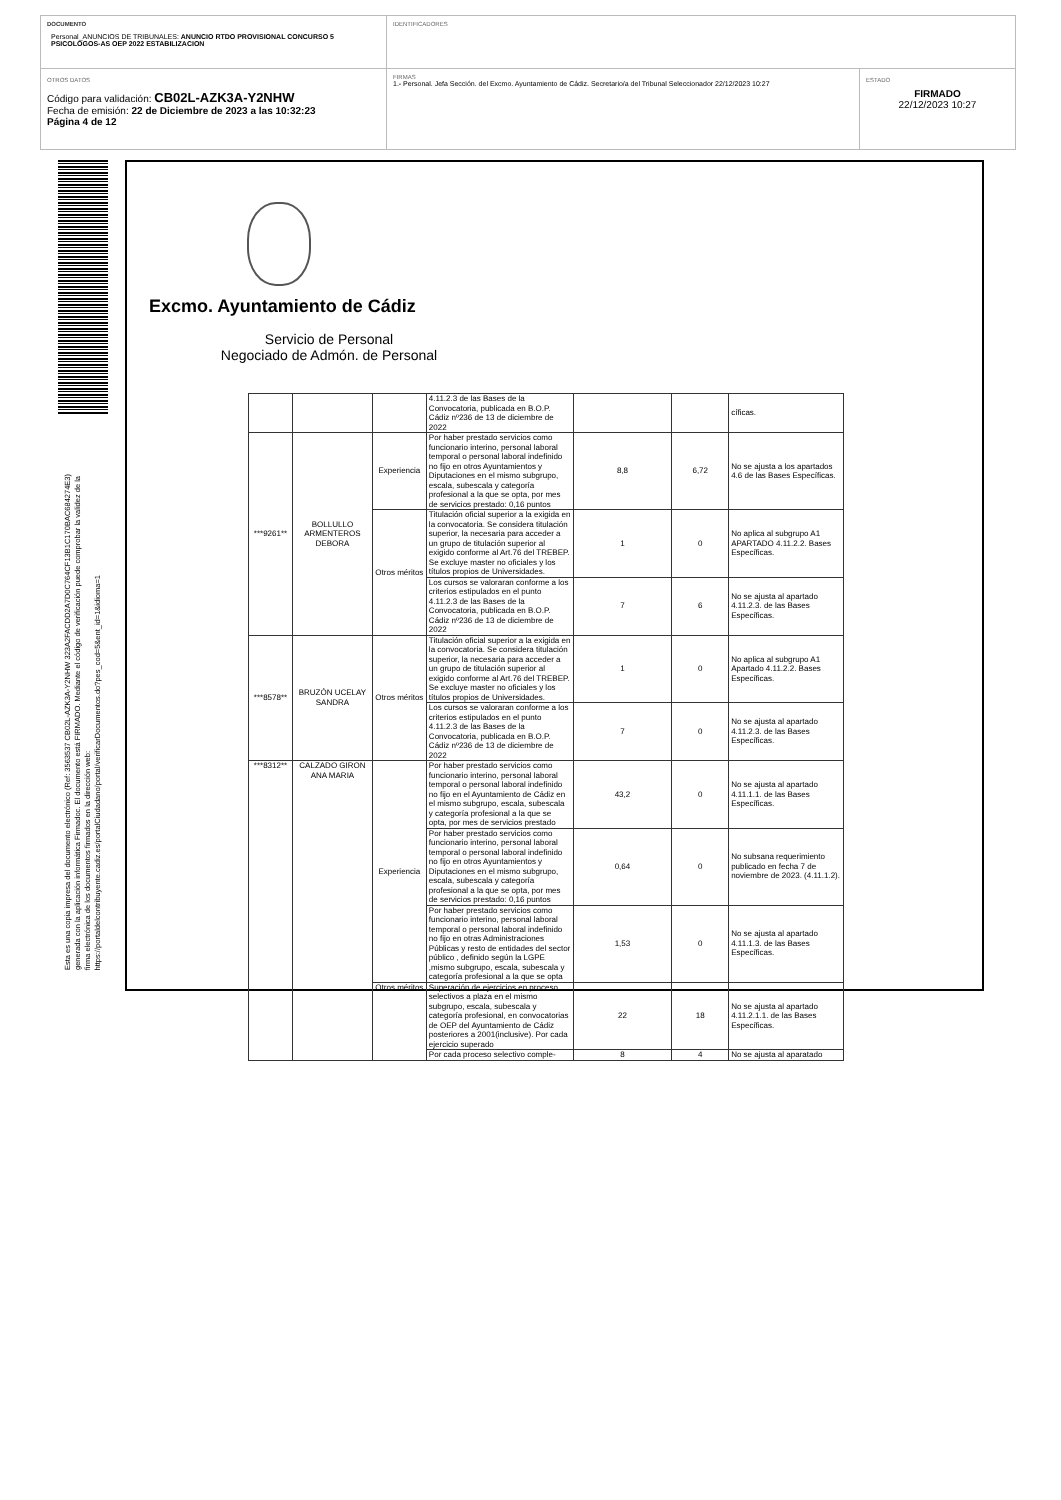DOCUMENTO
Personal_ANUNCIOS DE TRIBUNALES: ANUNCIO RTDO PROVISIONAL CONCURSO 5 PSICOLOGOS-AS OEP 2022 ESTABILIZACION
IDENTIFICADORES
OTROS DATOS
Código para validación: CB02L-AZK3A-Y2NHW
Fecha de emisión: 22 de Diciembre de 2023 a las 10:32:23
Página 4 de 12
FIRMAS
1.- Personal. Jefa Sección. del Excmo. Ayuntamiento de Cádiz. Secretario/a del Tribunal Seleccionador 22/12/2023 10:27
ESTADO
FIRMADO
22/12/2023 10:27
Esta es una copia impresa del documento electrónico (Ref: 3563537 CB02L-AZK3A-Y2NHW 323A2FACDD2A7D0C764CF13B1C170BAC684274E3) generada con la aplicación informática Firmadoc. El documento está FIRMADO. Mediante el código de verificación puede comprobar la validez de la firma electrónica de los documentos firmados en la dirección web: https://portaldelcontribuyente.cadiz.es/portalCiudadano/portal/verificarDocumentos.do?pes_cod=5&ent_id=1&idioma=1
Excmo. Ayuntamiento de Cádiz
Servicio de Personal
Negociado de Admón. de Personal
| | | | 4.11.2.3 de las Bases de la Convocatoria, publicada en B.O.P. Cádiz nº236 de 13 de diciembre de 2022 | | | cíficas. |
| ***9261** | BOLLULLO ARMENTEROS DEBORA | Experiencia | Por haber prestado servicios como funcionario interino, personal laboral temporal o personal laboral indefinido no fijo en otros Ayuntamientos y Diputaciones en el mismo subgrupo, escala, subescala y categoría profesional a la que se opta, por mes de servicios prestado: 0,16 puntos | 8,8 | 6,72 | No se ajusta a los apartados 4.6 de las Bases Específicas. |
| | | Otros méritos | Titulación oficial superior a la exigida en la convocatoria. Se considera titulación superior, la necesaria para acceder a un grupo de titulación superior al exigido conforme al Art.76 del TREBEP. Se excluye master no oficiales y los títulos propios de Universidades. | 1 | 0 | No aplica al subgrupo A1 APARTADO 4.11.2.2. Bases Específicas. |
| | | | Los cursos se valoraran conforme a los criterios estipulados en el punto 4.11.2.3 de las Bases de la Convocatoria, publicada en B.O.P. Cádiz nº236 de 13 de diciembre de 2022 | 7 | 6 | No se ajusta al apartado 4.11.2.3. de las Bases Específicas. |
| ***8578** | BRUZÓN UCELAY SANDRA | Otros méritos | Titulación oficial superior a la exigida en la convocatoria. Se considera titulación superior, la necesaria para acceder a un grupo de titulación superior al exigido conforme al Art.76 del TREBEP. Se excluye master no oficiales y los títulos propios de Universidades. | 1 | 0 | No aplica al subgrupo A1 Apartado 4.11.2.2. Bases Específicas. |
| | | | Los cursos se valoraran conforme a los criterios estipulados en el punto 4.11.2.3 de las Bases de la Convocatoria, publicada en B.O.P. Cádiz nº236 de 13 de diciembre de 2022 | 7 | 0 | No se ajusta al apartado 4.11.2.3. de las Bases Específicas. |
| ***8312** | CALZADO GIRON ANA MARIA | Experiencia | Por haber prestado servicios como funcionario interino, personal laboral temporal o personal laboral indefinido no fijo en el Ayuntamiento de Cádiz en el mismo subgrupo, escala, subescala y categoría profesional a la que se opta, por mes de servicios prestado | 43,2 | 0 | No se ajusta al apartado 4.11.1.1. de las Bases Específicas. |
| | | | Por haber prestado servicios como funcionario interino, personal laboral temporal o personal laboral indefinido no fijo en otros Ayuntamientos y Diputaciones en el mismo subgrupo, escala, subescala y categoría profesional a la que se opta, por mes de servicios prestado: 0,16 puntos | 0,64 | 0 | No subsana requerimiento publicado en fecha 7 de noviembre de 2023. (4.11.1.2). |
| | | | Por haber prestado servicios como funcionario interino, personal laboral temporal o personal laboral indefinido no fijo en otras Administraciones Públicas y resto de entidades del sector público , definido según la LGPE ,mismo subgrupo, escala, subescala y categoría profesional a la que se opta | 1,53 | 0 | No se ajusta al apartado 4.11.1.3. de las Bases Específicas. |
| | | Otros méritos | Superación de ejercicios en proceso selectivos a plaza en el mismo subgrupo, escala, subescala y categoría profesional, en convocatorias de OEP del Ayuntamiento de Cádiz posteriores a 2001(inclusive). Por cada ejercicio superado | 22 | 18 | No se ajusta al apartado 4.11.2.1.1. de las Bases Específicas. |
| | | | Por cada proceso selectivo comple- | 8 | 4 | No se ajusta al aparatado |